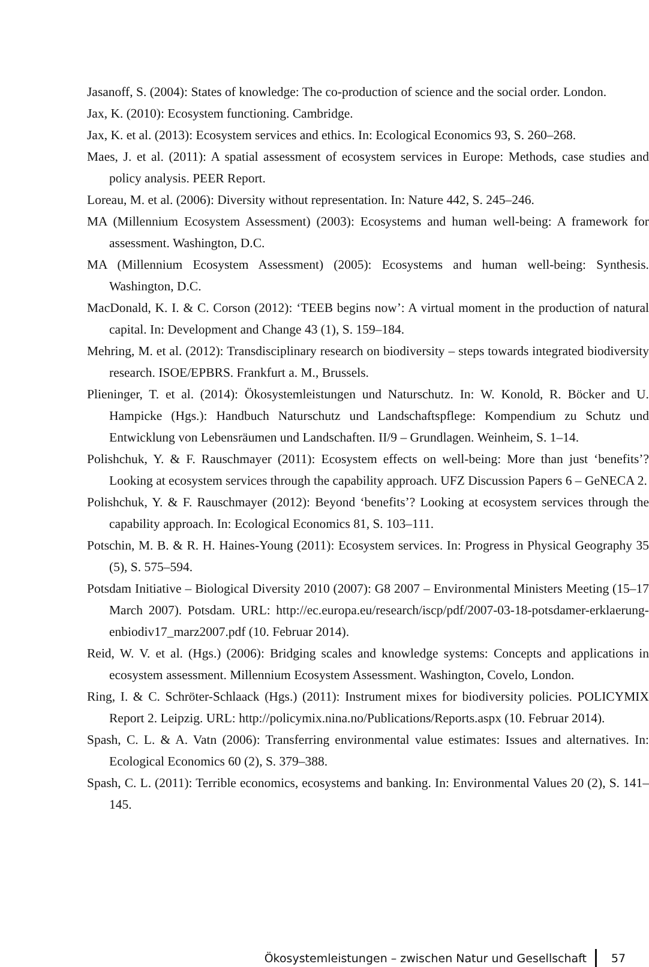Jasanoff, S. (2004): States of knowledge: The co-production of science and the social order. London.
Jax, K. (2010): Ecosystem functioning. Cambridge.
Jax, K. et al. (2013): Ecosystem services and ethics. In: Ecological Economics 93, S. 260–268.
Maes, J. et al. (2011): A spatial assessment of ecosystem services in Europe: Methods, case studies and policy analysis. PEER Report.
Loreau, M. et al. (2006): Diversity without representation. In: Nature 442, S. 245–246.
MA (Millennium Ecosystem Assessment) (2003): Ecosystems and human well-being: A framework for assessment. Washington, D.C.
MA (Millennium Ecosystem Assessment) (2005): Ecosystems and human well-being: Synthesis. Washington, D.C.
MacDonald, K. I. & C. Corson (2012): ‘TEEB begins now’: A virtual moment in the production of natural capital. In: Development and Change 43 (1), S. 159–184.
Mehring, M. et al. (2012): Transdisciplinary research on biodiversity – steps towards integrated biodiversity research. ISOE/EPBRS. Frankfurt a. M., Brussels.
Plieninger, T. et al. (2014): Ökosystemleistungen und Naturschutz. In: W. Konold, R. Böcker and U. Hampicke (Hgs.): Handbuch Naturschutz und Landschaftspflege: Kompendium zu Schutz und Entwicklung von Lebensräumen und Landschaften. II/9 – Grundlagen. Weinheim, S. 1–14.
Polishchuk, Y. & F. Rauschmayer (2011): Ecosystem effects on well-being: More than just ‘benefits’? Looking at ecosystem services through the capability approach. UFZ Discussion Papers 6 – GeNECA 2.
Polishchuk, Y. & F. Rauschmayer (2012): Beyond ‘benefits’? Looking at ecosystem services through the capability approach. In: Ecological Economics 81, S. 103–111.
Potschin, M. B. & R. H. Haines-Young (2011): Ecosystem services. In: Progress in Physical Geography 35 (5), S. 575–594.
Potsdam Initiative – Biological Diversity 2010 (2007): G8 2007 – Environmental Ministers Meeting (15–17 March 2007). Potsdam. URL: http://ec.europa.eu/research/iscp/pdf/2007-03-18-potsdamer-erklaerung-enbiodiv17_marz2007.pdf (10. Februar 2014).
Reid, W. V. et al. (Hgs.) (2006): Bridging scales and knowledge systems: Concepts and applications in ecosystem assessment. Millennium Ecosystem Assessment. Washington, Covelo, London.
Ring, I. & C. Schröter-Schlaack (Hgs.) (2011): Instrument mixes for biodiversity policies. POLICYMIX Report 2. Leipzig. URL: http://policymix.nina.no/Publications/Reports.aspx (10. Februar 2014).
Spash, C. L. & A. Vatn (2006): Transferring environmental value estimates: Issues and alternatives. In: Ecological Economics 60 (2), S. 379–388.
Spash, C. L. (2011): Terrible economics, ecosystems and banking. In: Environmental Values 20 (2), S. 141–145.
Ökosystemleistungen – zwischen Natur und Gesellschaft 57